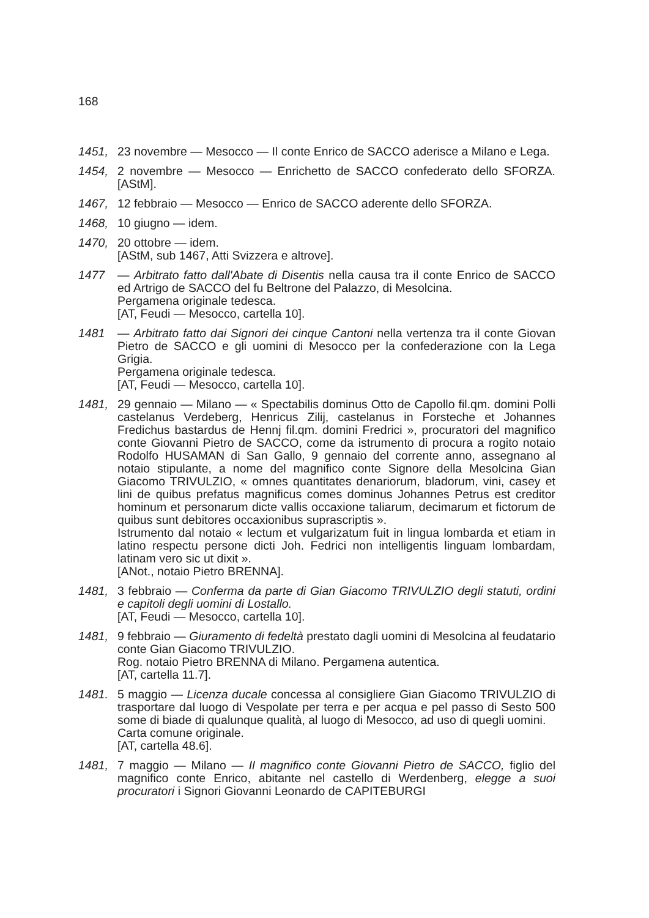168
1451, 23 novembre — Mesocco — Il conte Enrico de SACCO aderisce a Milano e Lega.
1454, 2 novembre — Mesocco — Enrichetto de SACCO confederato dello SFORZA. [AStM].
1467, 12 febbraio — Mesocco — Enrico de SACCO aderente dello SFORZA.
1468, 10 giugno — idem.
1470, 20 ottobre — idem.
[AStM, sub 1467, Atti Svizzera e altrove].
1477 — Arbitrato fatto dall'Abate di Disentis nella causa tra il conte Enrico de SACCO ed Artrigo de SACCO del fu Beltrone del Palazzo, di Mesolcina.
Pergamena originale tedesca.
[AT, Feudi — Mesocco, cartella 10].
1481 — Arbitrato fatto dai Signori dei cinque Cantoni nella vertenza tra il conte Giovan Pietro de SACCO e gli uomini di Mesocco per la confederazione con la Lega Grigia.
Pergamena originale tedesca.
[AT, Feudi — Mesocco, cartella 10].
1481, 29 gennaio — Milano — « Spectabilis dominus Otto de Capollo fil.qm. domini Polli castelanus Verdeberg, Henricus Zilij, castelanus in Forsteche et Johannes Fredichus bastardus de Hennj fil.qm. domini Fredrici », procuratori del magnifico conte Giovanni Pietro de SACCO, come da istrumento di procura a rogito notaio Rodolfo HUSAMAN di San Gallo, 9 gennaio del corrente anno, assegnano al notaio stipulante, a nome del magnifico conte Signore della Mesolcina Gian Giacomo TRIVULZIO, « omnes quantitates denariorum, bladorum, vini, casey et lini de quibus prefatus magnificus comes dominus Johannes Petrus est creditor hominum et personarum dicte vallis occaxione taliarum, decimarum et fictorum de quibus sunt debitores occaxionibus suprascriptis ».
Istrumento dal notaio « lectum et vulgarizatum fuit in lingua lombarda et etiam in latino respectu persone dicti Joh. Fedrici non intelligentis linguam lombardam, latinam vero sic ut dixit ».
[ANot., notaio Pietro BRENNA].
1481, 3 febbraio — Conferma da parte di Gian Giacomo TRIVULZIO degli statuti, ordini e capitoli degli uomini di Lostallo.
[AT, Feudi — Mesocco, cartella 10].
1481, 9 febbraio — Giuramento di fedeltà prestato dagli uomini di Mesolcina al feudatario conte Gian Giacomo TRIVULZIO.
Rog. notaio Pietro BRENNA di Milano. Pergamena autentica.
[AT, cartella 11.7].
1481. 5 maggio — Licenza ducale concessa al consigliere Gian Giacomo TRIVULZIO di trasportare dal luogo di Vespolate per terra e per acqua e pel passo di Sesto 500 some di biade di qualunque qualità, al luogo di Mesocco, ad uso di quegli uomini.
Carta comune originale.
[AT, cartella 48.6].
1481, 7 maggio — Milano — Il magnifico conte Giovanni Pietro de SACCO, figlio del magnifico conte Enrico, abitante nel castello di Werdenberg, elegge a suoi procuratori i Signori Giovanni Leonardo de CAPITEBURGI